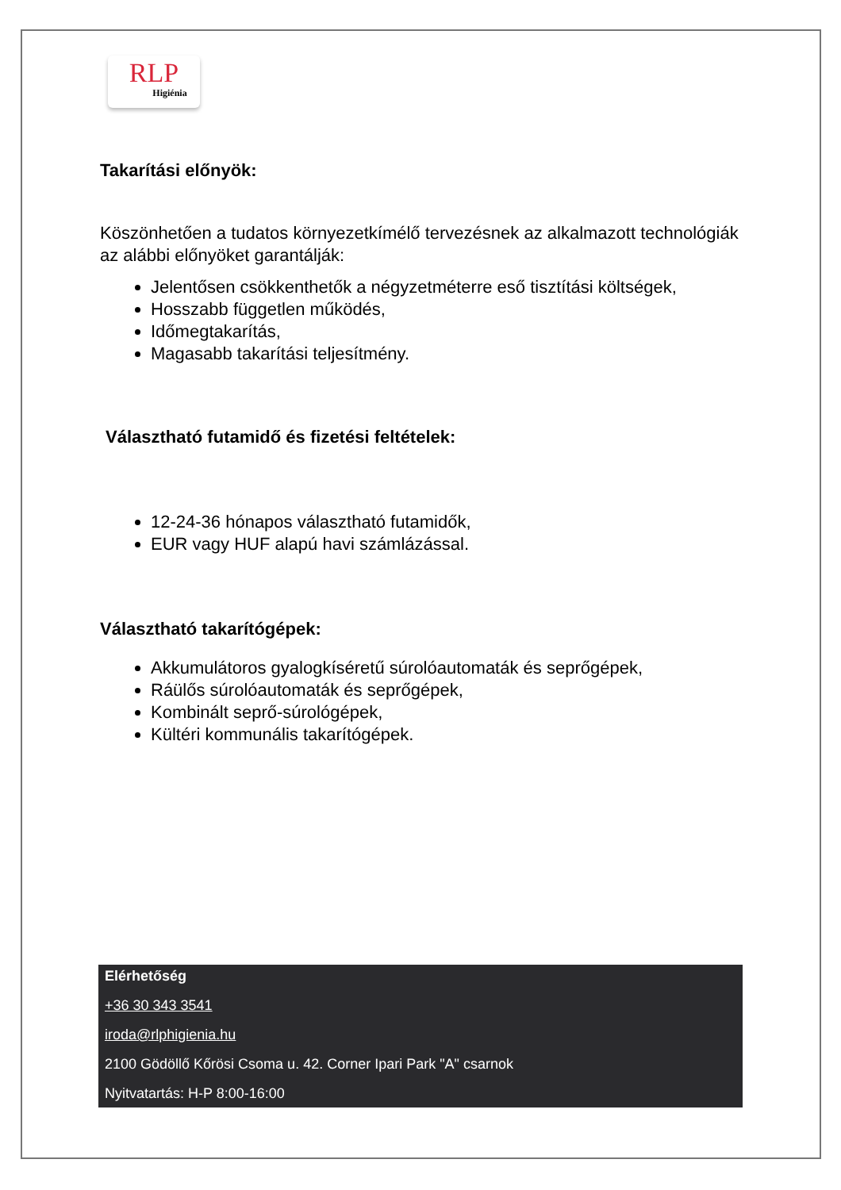RLP
Higiénia
Takarítási előnyök:
Köszönhetően a tudatos környezetkímélő tervezésnek az alkalmazott technológiák az alábbi előnyöket garantálják:
Jelentősen csökkenthetők a négyzetméterre eső tisztítási költségek,
Hosszabb független működés,
Időmegtakarítás,
Magasabb takarítási teljesítmény.
Választható futamidő és fizetési feltételek:
12-24-36 hónapos választható futamidők,
EUR vagy HUF alapú havi számlázással.
Választható takarítógépek:
Akkumulátoros gyalogkíséretű súrolóautomaták és seprőgépek,
Ráülős súrolóautomaták és seprőgépek,
Kombinált seprő-súrológépek,
Kültéri kommunális takarítógépek.
Elérhetőség
+36 30 343 3541
iroda@rlphigienia.hu
2100 Gödöllő Kőrösi Csoma u. 42. Corner Ipari Park "A" csarnok
Nyitvatartás: H-P 8:00-16:00